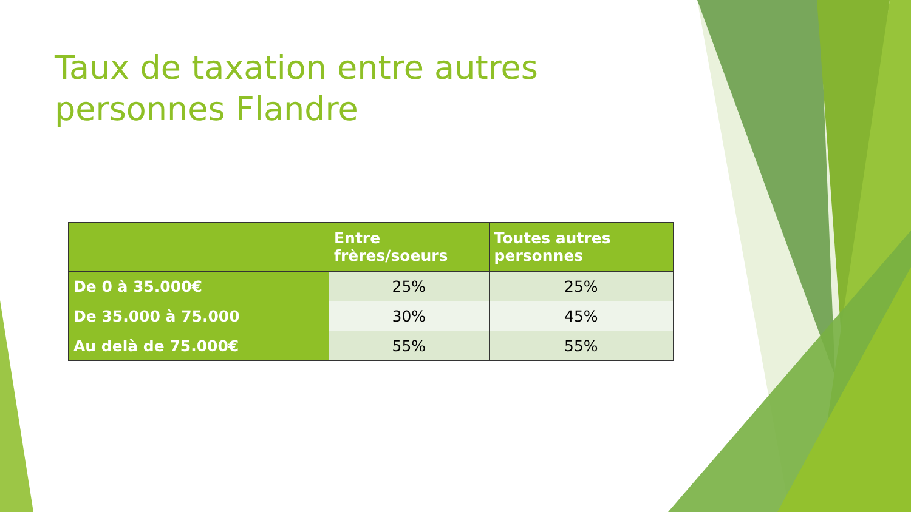Taux de taxation entre autres personnes Flandre
| | Entre frères/soeurs | Toutes autres personnes |
| --- | --- | --- |
| De 0 à 35.000€ | 25% | 25% |
| De 35.000 à 75.000 | 30% | 45% |
| Au delà de 75.000€ | 55% | 55% |